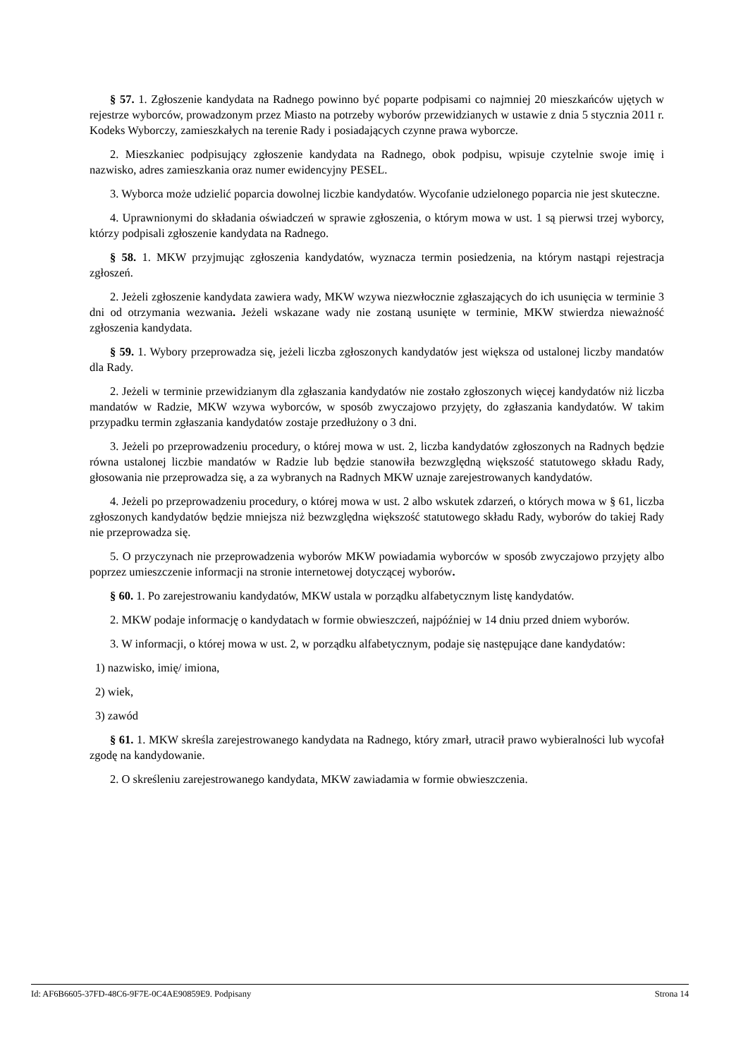§ 57. 1. Zgłoszenie kandydata na Radnego powinno być poparte podpisami co najmniej 20 mieszkańców ujętych w rejestrze wyborców, prowadzonym przez Miasto na potrzeby wyborów przewidzianych w ustawie z dnia 5 stycznia 2011 r. Kodeks Wyborczy, zamieszkałych na terenie Rady i posiadających czynne prawa wyborcze.
2. Mieszkaniec podpisujący zgłoszenie kandydata na Radnego, obok podpisu, wpisuje czytelnie swoje imię i nazwisko, adres zamieszkania oraz numer ewidencyjny PESEL.
3. Wyborca może udzielić poparcia dowolnej liczbie kandydatów. Wycofanie udzielonego poparcia nie jest skuteczne.
4. Uprawnionymi do składania oświadczeń w sprawie zgłoszenia, o którym mowa w ust. 1 są pierwsi trzej wyborcy, którzy podpisali zgłoszenie kandydata na Radnego.
§ 58. 1. MKW przyjmując zgłoszenia kandydatów, wyznacza termin posiedzenia, na którym nastąpi rejestracja zgłoszeń.
2. Jeżeli zgłoszenie kandydata zawiera wady, MKW wzywa niezwłocznie zgłaszających do ich usunięcia w terminie 3 dni od otrzymania wezwania. Jeżeli wskazane wady nie zostaną usunięte w terminie, MKW stwierdza nieważność zgłoszenia kandydata.
§ 59. 1. Wybory przeprowadza się, jeżeli liczba zgłoszonych kandydatów jest większa od ustalonej liczby mandatów dla Rady.
2. Jeżeli w terminie przewidzianym dla zgłaszania kandydatów nie zostało zgłoszonych więcej kandydatów niż liczba mandatów w Radzie, MKW wzywa wyborców, w sposób zwyczajowo przyjęty, do zgłaszania kandydatów. W takim przypadku termin zgłaszania kandydatów zostaje przedłużony o 3 dni.
3. Jeżeli po przeprowadzeniu procedury, o której mowa w ust. 2, liczba kandydatów zgłoszonych na Radnych będzie równa ustalonej liczbie mandatów w Radzie lub będzie stanowiła bezwzględną większość statutowego składu Rady, głosowania nie przeprowadza się, a za wybranych na Radnych MKW uznaje zarejestrowanych kandydatów.
4. Jeżeli po przeprowadzeniu procedury, o której mowa w ust. 2 albo wskutek zdarzeń, o których mowa w § 61, liczba zgłoszonych kandydatów będzie mniejsza niż bezwzględna większość statutowego składu Rady, wyborów do takiej Rady nie przeprowadza się.
5. O przyczynach nie przeprowadzenia wyborów MKW powiadamia wyborców w sposób zwyczajowo przyjęty albo poprzez umieszczenie informacji na stronie internetowej dotyczącej wyborów.
§ 60. 1. Po zarejestrowaniu kandydatów, MKW ustala w porządku alfabetycznym listę kandydatów.
2. MKW podaje informację o kandydatach w formie obwieszczeń, najpóźniej w 14 dniu przed dniem wyborów.
3. W informacji, o której mowa w ust. 2, w porządku alfabetycznym, podaje się następujące dane kandydatów:
1) nazwisko, imię/ imiona,
2) wiek,
3) zawód
§ 61. 1. MKW skreśla zarejestrowanego kandydata na Radnego, który zmarł, utracił prawo wybieralności lub wycofał zgodę na kandydowanie.
2. O skreśleniu zarejestrowanego kandydata, MKW zawiadamia w formie obwieszczenia.
Id: AF6B6605-37FD-48C6-9F7E-0C4AE90859E9. Podpisany Strona 14